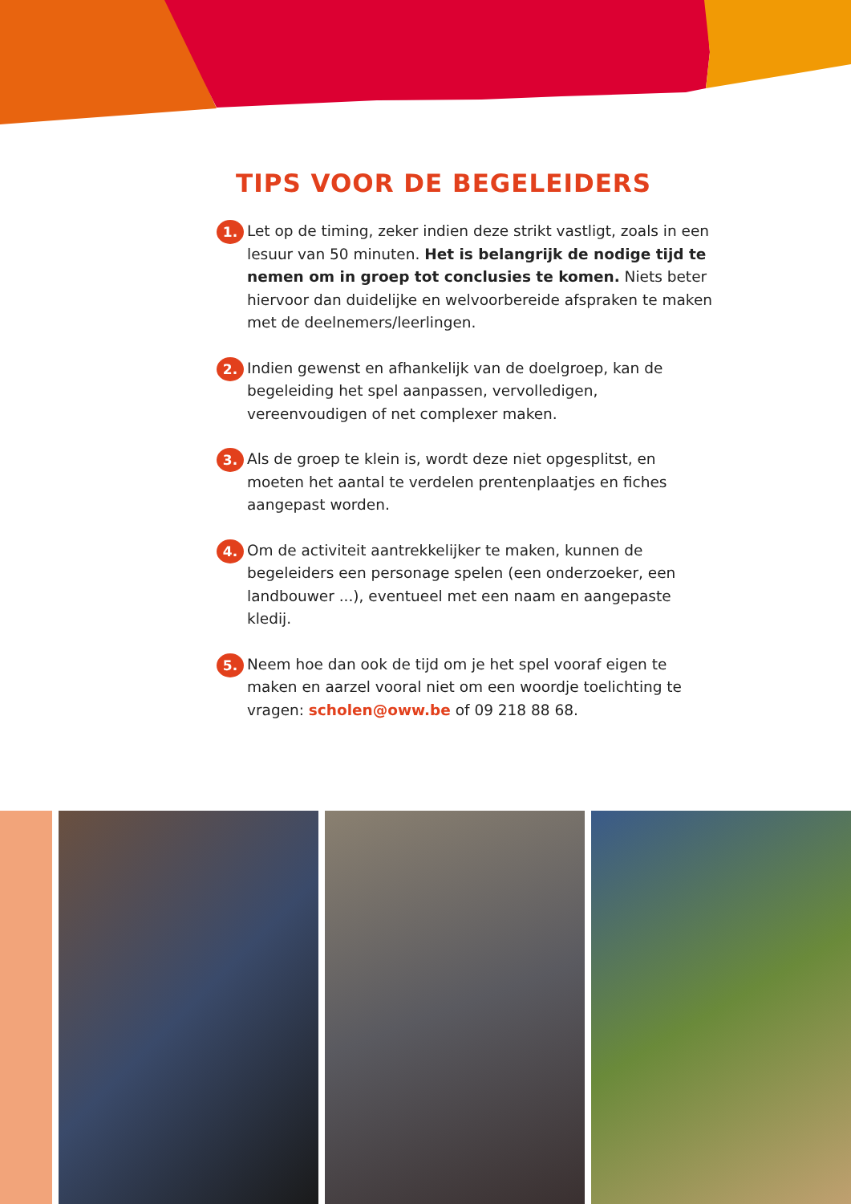TIPS VOOR DE BEGELEIDERS
1.
Let op de timing, zeker indien deze strikt vastligt, zoals in een lesuur van 50 minuten. Het is belangrijk de nodige tijd te nemen om in groep tot conclusies te komen. Niets beter hiervoor dan duidelijke en welvoorbereide afspraken te maken met de deelnemers/leerlingen.
2.
Indien gewenst en afhankelijk van de doelgroep, kan de begeleiding het spel aanpassen, vervolledigen, vereenvoudigen of net complexer maken.
3.
Als de groep te klein is, wordt deze niet opgesplitst, en moeten het aantal te verdelen prentenplaatjes en fiches aangepast worden.
4.
Om de activiteit aantrekkelijker te maken, kunnen de begeleiders een personage spelen (een onderzoeker, een landbouwer ...), eventueel met een naam en aangepaste kledij.
5.
Neem hoe dan ook de tijd om je het spel vooraf eigen te maken en aarzel vooral niet om een woordje toelichting te vragen: scholen@oww.be of 09 218 88 68.